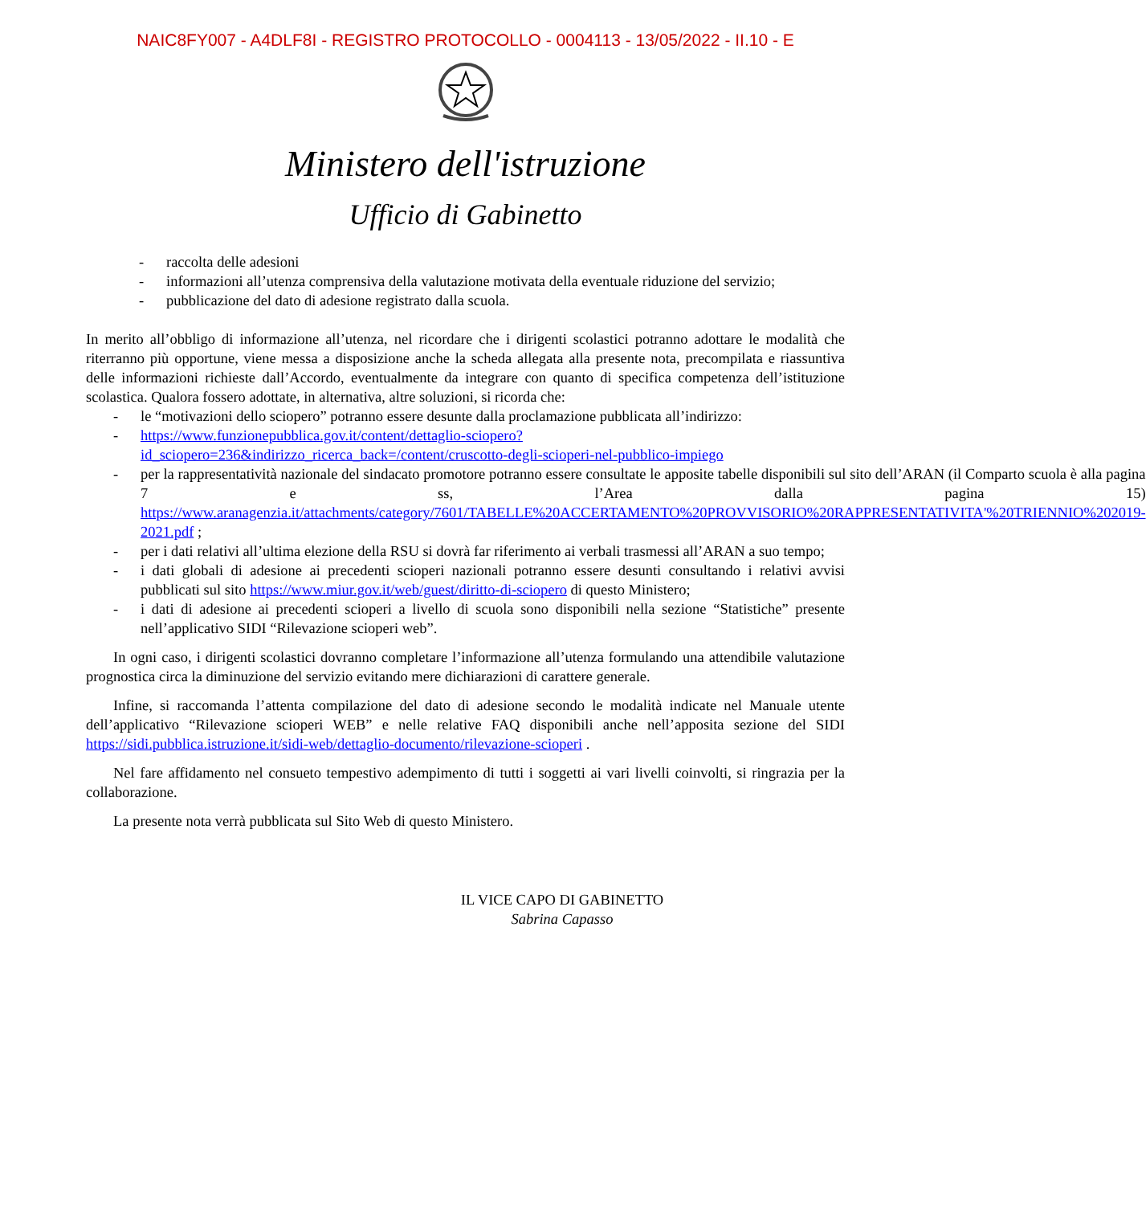NAIC8FY007 - A4DLF8I - REGISTRO PROTOCOLLO - 0004113 - 13/05/2022 - II.10 - E
Ministero dell'istruzione
Ufficio di Gabinetto
- raccolta delle adesioni
- informazioni all’utenza comprensiva della valutazione motivata della eventuale riduzione del servizio;
- pubblicazione del dato di adesione registrato dalla scuola.
In merito all’obbligo di informazione all’utenza, nel ricordare che i dirigenti scolastici potranno adottare le modalità che riterranno più opportune, viene messa a disposizione anche la scheda allegata alla presente nota, precompilata e riassuntiva delle informazioni richieste dall’Accordo, eventualmente da integrare con quanto di specifica competenza dell’istituzione scolastica. Qualora fossero adottate, in alternativa, altre soluzioni, si ricorda che:
- le “motivazioni dello sciopero” potranno essere desunte dalla proclamazione pubblicata all’indirizzo:
- https://www.funzionepubblica.gov.it/content/dettaglio-sciopero?id_sciopero=236&indirizzo_ricerca_back=/content/cruscotto-degli-scioperi-nel-pubblico-impiego
- per la rappresentatività nazionale del sindacato promotore potranno essere consultate le apposite tabelle disponibili sul sito dell’ARAN (il Comparto scuola è alla pagina 7 e ss, l’Area dalla pagina 15) https://www.aranagenzia.it/attachments/category/7601/TABELLE%20ACCERTAMENTO%20PROVVISORIO%20RAPPRESENTATIVITA'%20TRIENNIO%202019-2021.pdf ;
- per i dati relativi all’ultima elezione della RSU si dovrà far riferimento ai verbali trasmessi all’ARAN a suo tempo;
- i dati globali di adesione ai precedenti scioperi nazionali potranno essere desunti consultando i relativi avvisi pubblicati sul sito https://www.miur.gov.it/web/guest/diritto-di-sciopero di questo Ministero;
- i dati di adesione ai precedenti scioperi a livello di scuola sono disponibili nella sezione “Statistiche” presente nell’applicativo SIDI “Rilevazione scioperi web”.
In ogni caso, i dirigenti scolastici dovranno completare l’informazione all’utenza formulando una attendibile valutazione prognostica circa la diminuzione del servizio evitando mere dichiarazioni di carattere generale.
Infine, si raccomanda l’attenta compilazione del dato di adesione secondo le modalità indicate nel Manuale utente dell’applicativo “Rilevazione scioperi WEB” e nelle relative FAQ disponibili anche nell’apposita sezione del SIDI https://sidi.pubblica.istruzione.it/sidi-web/dettaglio-documento/rilevazione-scioperi .
Nel fare affidamento nel consueto tempestivo adempimento di tutti i soggetti ai vari livelli coinvolti, si ringrazia per la collaborazione.
La presente nota verrà pubblicata sul Sito Web di questo Ministero.
IL VICE CAPO DI GABINETTO
Sabrina Capasso